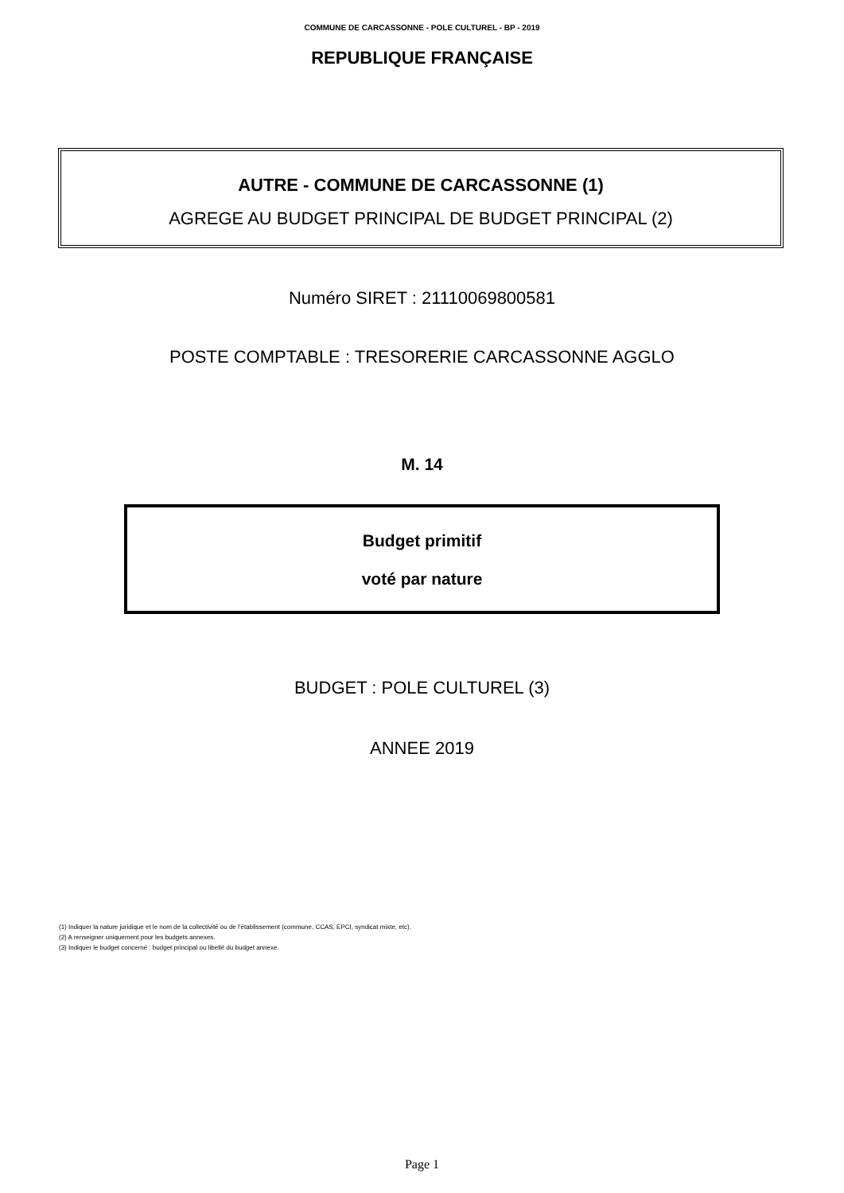COMMUNE DE CARCASSONNE - POLE CULTUREL - BP - 2019
REPUBLIQUE FRANÇAISE
AUTRE - COMMUNE DE CARCASSONNE (1)
AGREGE AU BUDGET PRINCIPAL DE BUDGET PRINCIPAL (2)
Numéro SIRET : 21110069800581
POSTE COMPTABLE : TRESORERIE CARCASSONNE AGGLO
M. 14
Budget primitif
voté par nature
BUDGET : POLE CULTUREL (3)
ANNEE 2019
(1) Indiquer la nature juridique et le nom de la collectivité ou de l’établissement (commune, CCAS, EPCI, syndicat mixte, etc).
(2) A renseigner uniquement pour les budgets annexes.
(3) Indiquer le budget concerné : budget principal ou libellé du budget annexe.
Page 1